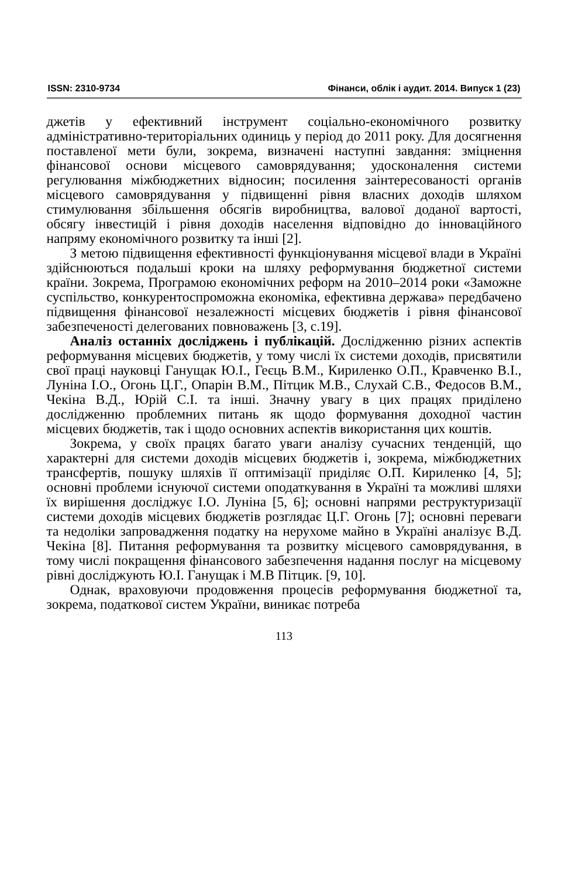ISSN: 2310-9734 Фінанси, облік і аудит. 2014. Випуск 1 (23)
джетів у ефективний інструмент соціально-економічного розвитку адміністративно-територіальних одиниць у період до 2011 року. Для досягнення поставленої мети були, зокрема, визначені наступні завдання: зміцнення фінансової основи місцевого самоврядування; удосконалення системи регулювання міжбюджетних відносин; посилення заінтересованості органів місцевого самоврядування у підвищенні рівня власних доходів шляхом стимулювання збільшення обсягів виробництва, валової доданої вартості, обсягу інвестицій і рівня доходів населення відповідно до інноваційного напряму економічного розвитку та інші [2].
З метою підвищення ефективності функціонування місцевої влади в Україні здійснюються подальші кроки на шляху реформування бюджетної системи країни. Зокрема, Програмою економічних реформ на 2010–2014 роки «Заможне суспільство, конкурентоспроможна економіка, ефективна держава» передбачено підвищення фінансової незалежності місцевих бюджетів і рівня фінансової забезпеченості делегованих повноважень [3, с.19].
Аналіз останніх досліджень і публікацій. Дослідженню різних аспектів реформування місцевих бюджетів, у тому числі їх системи доходів, присвятили свої праці науковці Ганущак Ю.І., Геєць В.М., Кириленко О.П., Кравченко В.І., Лунiна І.О., Огонь Ц.Г., Опарін В.М., Пітцик М.В., Слухай С.В., Федосов В.М., Чекіна В.Д., Юрій С.І. та інші. Значну увагу в цих працях приділено дослідженню проблемних питань як щодо формування доходної частин місцевих бюджетів, так і щодо основних аспектів використання цих коштів.
Зокрема, у своїх працях багато уваги аналізу сучасних тенденцій, що характерні для системи доходів місцевих бюджетів і, зокрема, міжбюджетних трансфертів, пошуку шляхів її оптимізації приділяє О.П. Кириленко [4, 5]; основні проблеми існуючої системи оподаткування в Україні та можливі шляхи їх вирішення досліджує І.О. Луніна [5, 6]; основні напрями реструктуризації системи доходів місцевих бюджетів розглядає Ц.Г. Огонь [7]; основні переваги та недоліки запровадження податку на нерухоме майно в Україні аналізує В.Д. Чекіна [8]. Питання реформування та розвитку місцевого самоврядування, в тому числі покращення фінансового забезпечення надання послуг на місцевому рівні досліджують Ю.І. Ганущак і М.В Пітцик. [9, 10].
Однак, враховуючи продовження процесів реформування бюджетної та, зокрема, податкової систем України, виникає потреба
113